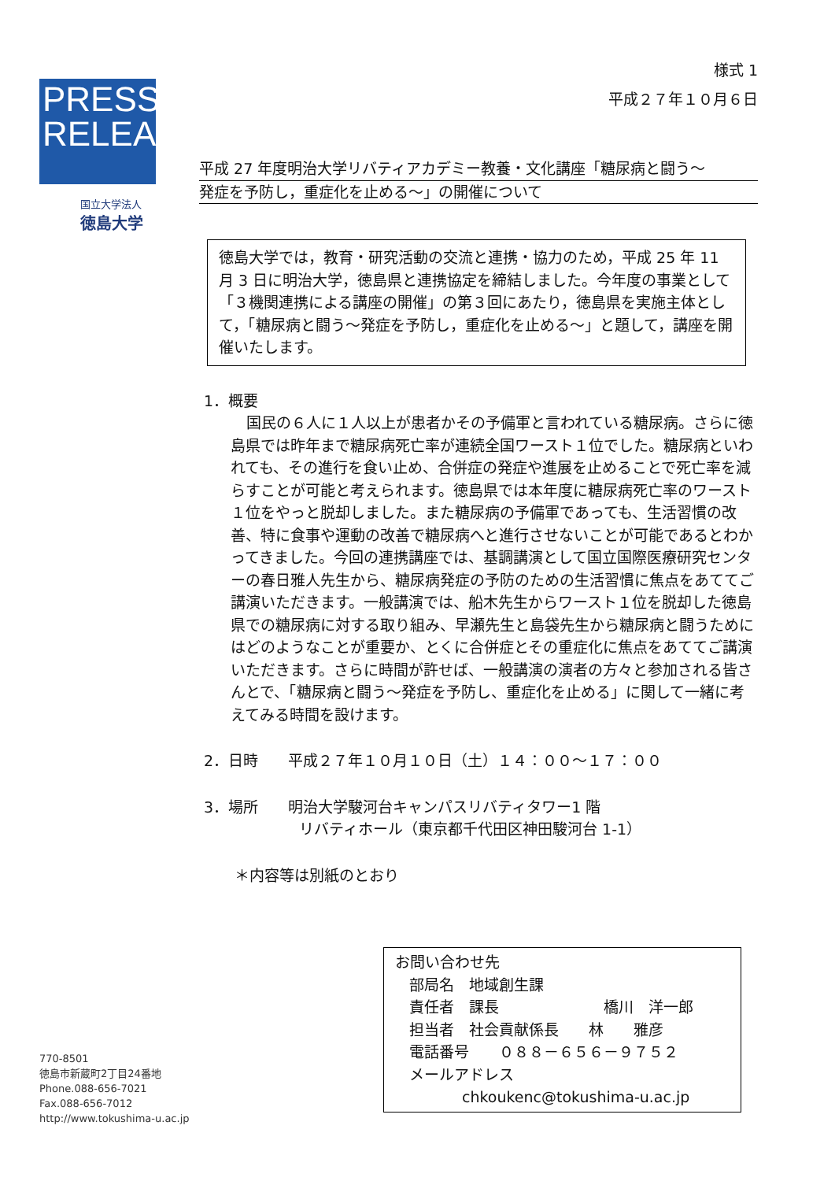PRESS
RELEASE
国立大学法人
徳島大学
様式 1
平成２７年１０月６日
平成 27 年度明治大学リバティアカデミー教養・文化講座「糖尿病と闘う～
発症を予防し，重症化を止める～」の開催について
徳島大学では，教育・研究活動の交流と連携・協力のため，平成 25 年 11 月 3 日に明治大学，徳島県と連携協定を締結しました。今年度の事業として「３機関連携による講座の開催」の第３回にあたり，徳島県を実施主体として，「糖尿病と闘う～発症を予防し，重症化を止める～」と題して，講座を開催いたします。
1．概要
国民の６人に１人以上が患者かその予備軍と言われている糖尿病。さらに徳島県では昨年まで糖尿病死亡率が連続全国ワースト１位でした。糖尿病といわれても、その進行を食い止め、合併症の発症や進展を止めることで死亡率を減らすことが可能と考えられます。徳島県では本年度に糖尿病死亡率のワースト１位をやっと脱却しました。また糖尿病の予備軍であっても、生活習慣の改善、特に食事や運動の改善で糖尿病へと進行させないことが可能であるとわかってきました。今回の連携講座では、基調講演として国立国際医療研究センターの春日雅人先生から、糖尿病発症の予防のための生活習慣に焦点をあててご講演いただきます。一般講演では、船木先生からワースト１位を脱却した徳島県での糖尿病に対する取り組み、早瀬先生と島袋先生から糖尿病と闘うためにはどのようなことが重要か、とくに合併症とその重症化に焦点をあててご講演いただきます。さらに時間が許せば、一般講演の演者の方々と参加される皆さんとで、「糖尿病と闘う～発症を予防し、重症化を止める」に関して一緒に考えてみる時間を設けます。
2．日時　　平成２７年１０月１０日（土）１４：００～１７：００
3．場所　　明治大学駿河台キャンパスリバティタワー1 階
リバティホール（東京都千代田区神田駿河台 1-1）
＊内容等は別紙のとおり
お問い合わせ先
部局名　地域創生課
責任者　課長　　　　　　　橋川　洋一郎
担当者　社会貢献係長　　林　　雅彦
電話番号　　０８８－６５６－９７５２
メールアドレス
chkoukenc@tokushima-u.ac.jp
770-8501
徳島市新蔵町2丁目24番地
Phone.088-656-7021
Fax.088-656-7012
http://www.tokushima-u.ac.jp